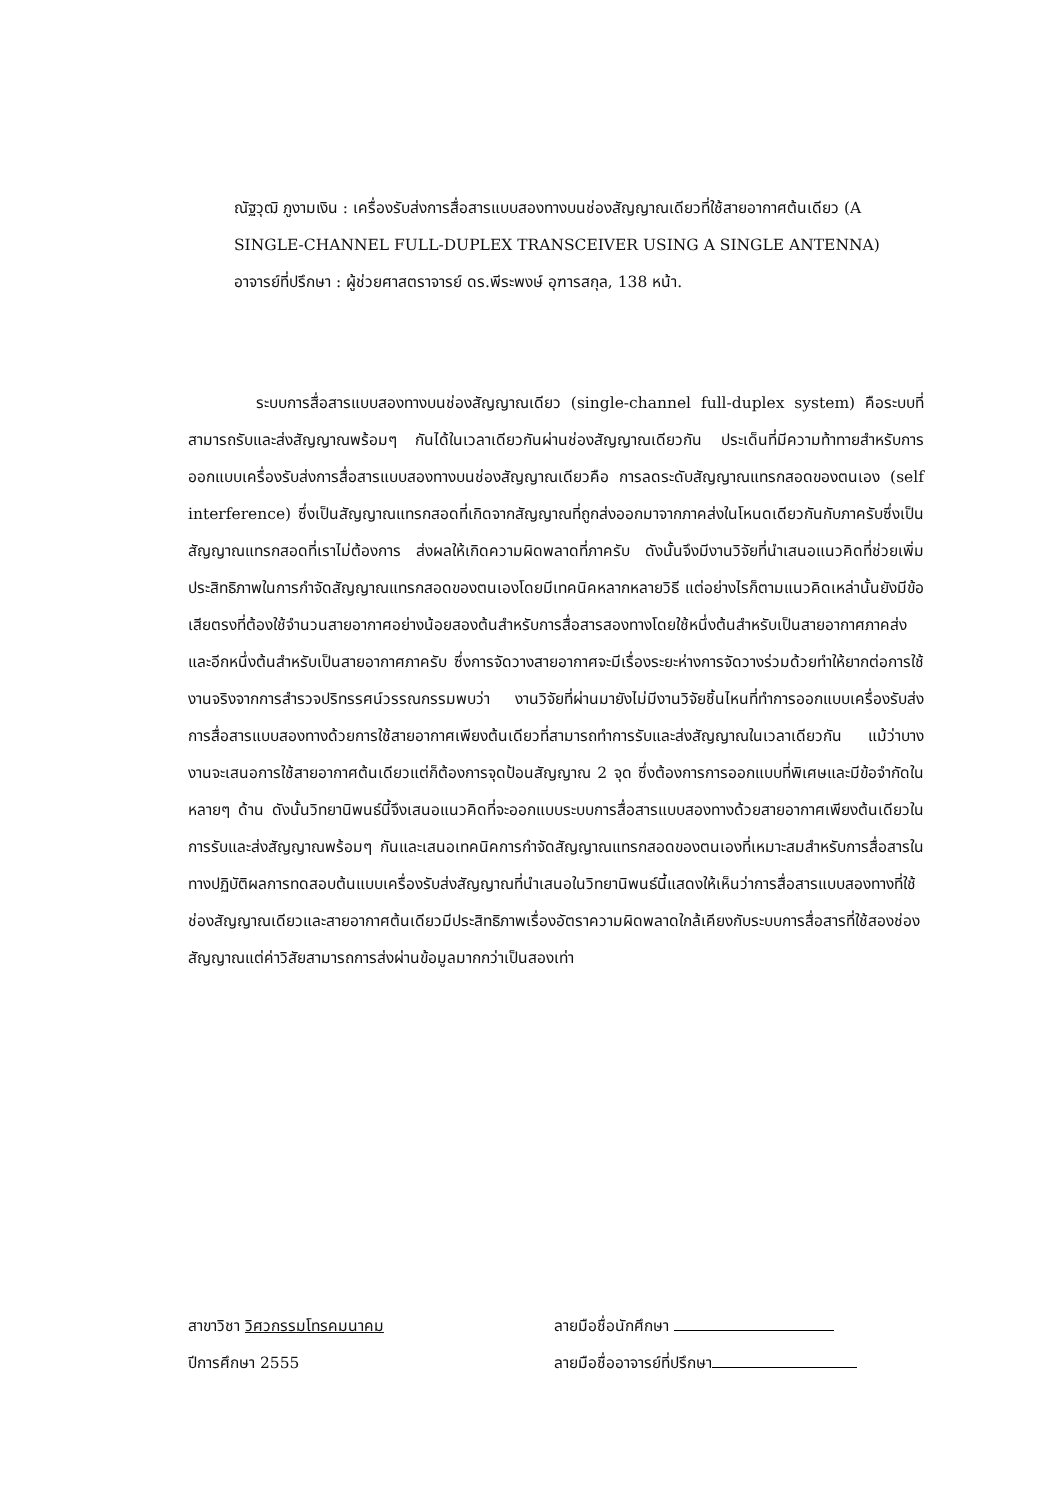ณัฐวุฒิ ภูงามเงิน : เครื่องรับส่งการสื่อสารแบบสองทางบนช่องสัญญาณเดียวที่ใช้สายอากาศต้นเดียว (A SINGLE-CHANNEL FULL-DUPLEX TRANSCEIVER USING A SINGLE ANTENNA) อาจารย์ที่ปรึกษา : ผู้ช่วยศาสตราจารย์ ดร.พีระพงษ์ อุฑารสกุล, 138 หน้า.
ระบบการสื่อสารแบบสองทางบนช่องสัญญาณเดียว (single-channel full-duplex system) คือระบบที่สามารถรับและส่งสัญญาณพร้อมๆ กันได้ในเวลาเดียวกันผ่านช่องสัญญาณเดียวกัน ประเด็นที่มีความท้าทายสำหรับการออกแบบเครื่องรับส่งการสื่อสารแบบสองทางบนช่องสัญญาณเดียวคือ การลดระดับสัญญาณแทรกสอดของตนเอง (self interference) ซึ่งเป็นสัญญาณแทรกสอดที่เกิดจากสัญญาณที่ถูกส่งออกมาจากภาคส่งในโหนดเดียวกันกับภาครับซึ่งเป็นสัญญาณแทรกสอดที่เราไม่ต้องการ ส่งผลให้เกิดความผิดพลาดที่ภาครับ ดังนั้นจึงมีงานวิจัยที่นำเสนอแนวคิดที่ช่วยเพิ่มประสิทธิภาพในการกำจัดสัญญาณแทรกสอดของตนเองโดยมีเทคนิคหลากหลายวิธี แต่อย่างไรก็ตามแนวคิดเหล่านั้นยังมีข้อเสียตรงที่ต้องใช้จำนวนสายอากาศอย่างน้อยสองต้นสำหรับการสื่อสารสองทางโดยใช้หนึ่งต้นสำหรับเป็นสายอากาศภาคส่ง และอีกหนึ่งต้นสำหรับเป็นสายอากาศภาครับ ซึ่งการจัดวางสายอากาศจะมีเรื่องระยะห่างการจัดวางร่วมด้วยทำให้ยากต่อการใช้งานจริงจากการสำรวจปริทรรศน์วรรณกรรมพบว่า งานวิจัยที่ผ่านมายังไม่มีงานวิจัยชิ้นไหนที่ทำการออกแบบเครื่องรับส่งการสื่อสารแบบสองทางด้วยการใช้สายอากาศเพียงต้นเดียวที่สามารถทำการรับและส่งสัญญาณในเวลาเดียวกัน แม้ว่าบางงานจะเสนอการใช้สายอากาศต้นเดียวแต่ก็ต้องการจุดป้อนสัญญาณ 2 จุด ซึ่งต้องการการออกแบบที่พิเศษและมีข้อจำกัดในหลายๆ ด้าน ดังนั้นวิทยานิพนธ์นี้จึงเสนอแนวคิดที่จะออกแบบระบบการสื่อสารแบบสองทางด้วยสายอากาศเพียงต้นเดียวในการรับและส่งสัญญาณพร้อมๆ กันและเสนอเทคนิคการกำจัดสัญญาณแทรกสอดของตนเองที่เหมาะสมสำหรับการสื่อสารในทางปฏิบัติผลการทดสอบต้นแบบเครื่องรับส่งสัญญาณที่นำเสนอในวิทยานิพนธ์นี้แสดงให้เห็นว่าการสื่อสารแบบสองทางที่ใช้ช่องสัญญาณเดียวและสายอากาศต้นเดียวมีประสิทธิภาพเรื่องอัตราความผิดพลาดใกล้เคียงกับระบบการสื่อสารที่ใช้สองช่องสัญญาณแต่ค่าวิสัยสามารถการส่งผ่านข้อมูลมากกว่าเป็นสองเท่า
สาขาวิชา วิศวกรรมโทรคมนาคม
ปีการศึกษา 2555
ลายมือชื่อนักศึกษา
ลายมือชื่ออาจารย์ที่ปรึกษา